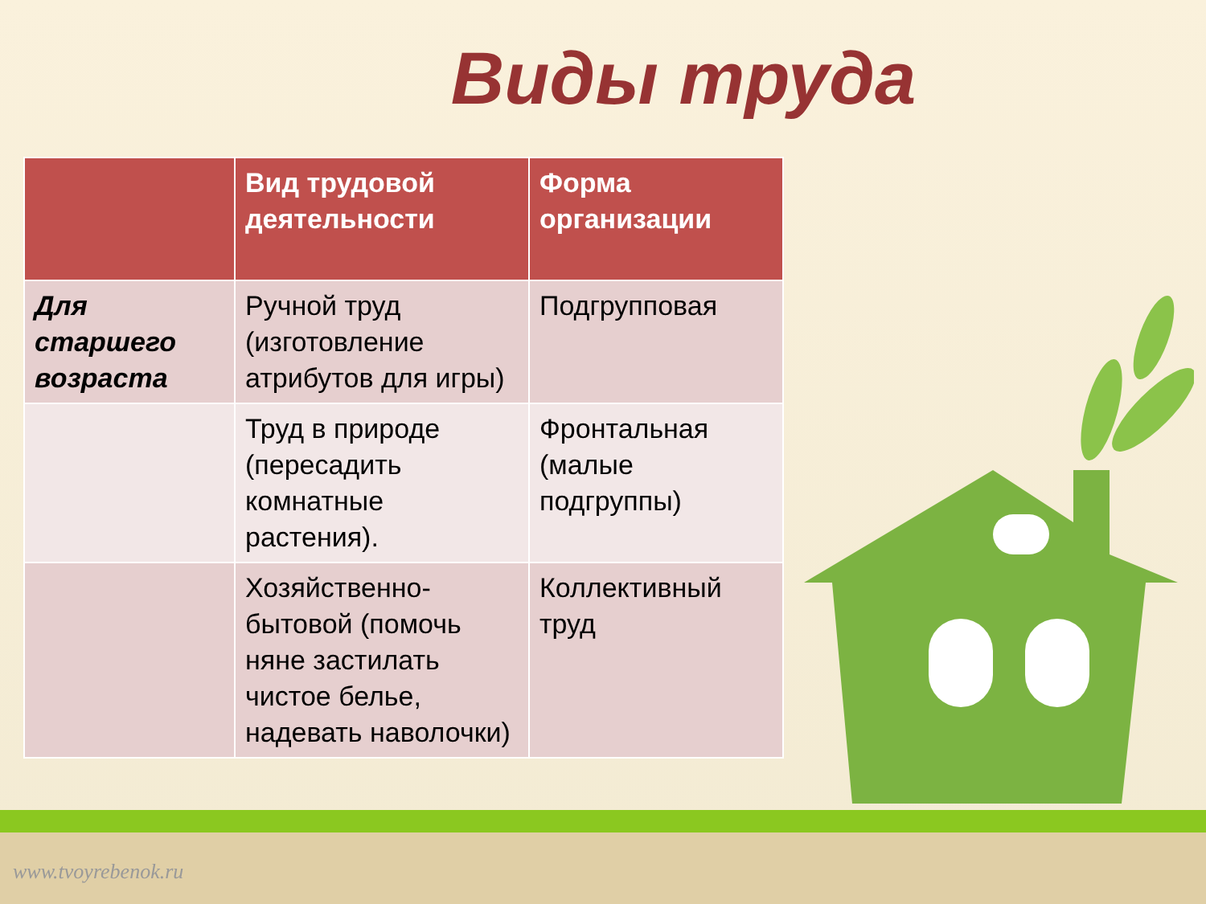Виды труда
| | Вид трудовой деятельности | Форма организации |
| --- | --- | --- |
| Для старшего возраста | Ручной труд (изготовление атрибутов для игры) | Подгрупповая |
| | Труд в природе (пересадить комнатные растения). | Фронтальная (малые подгруппы) |
| | Хозяйственно-бытовой (помочь няне застилать чистое белье, надевать наволочки) | Коллективный труд |
www.tvoyrebenok.ru